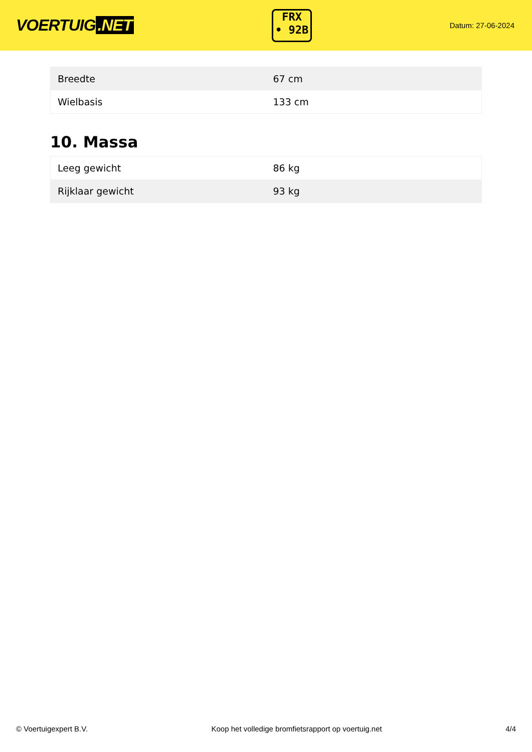VOERTUIG.NET
FRX
• 92B
Datum: 27-06-2024
| Breedte | 67 cm |
| Wielbasis | 133 cm |
10. Massa
| Leeg gewicht | 86 kg |
| Rijklaar gewicht | 93 kg |
© Voertuigexpert B.V. Koop het volledige bromfietsrapport op voertuig.net 4/4